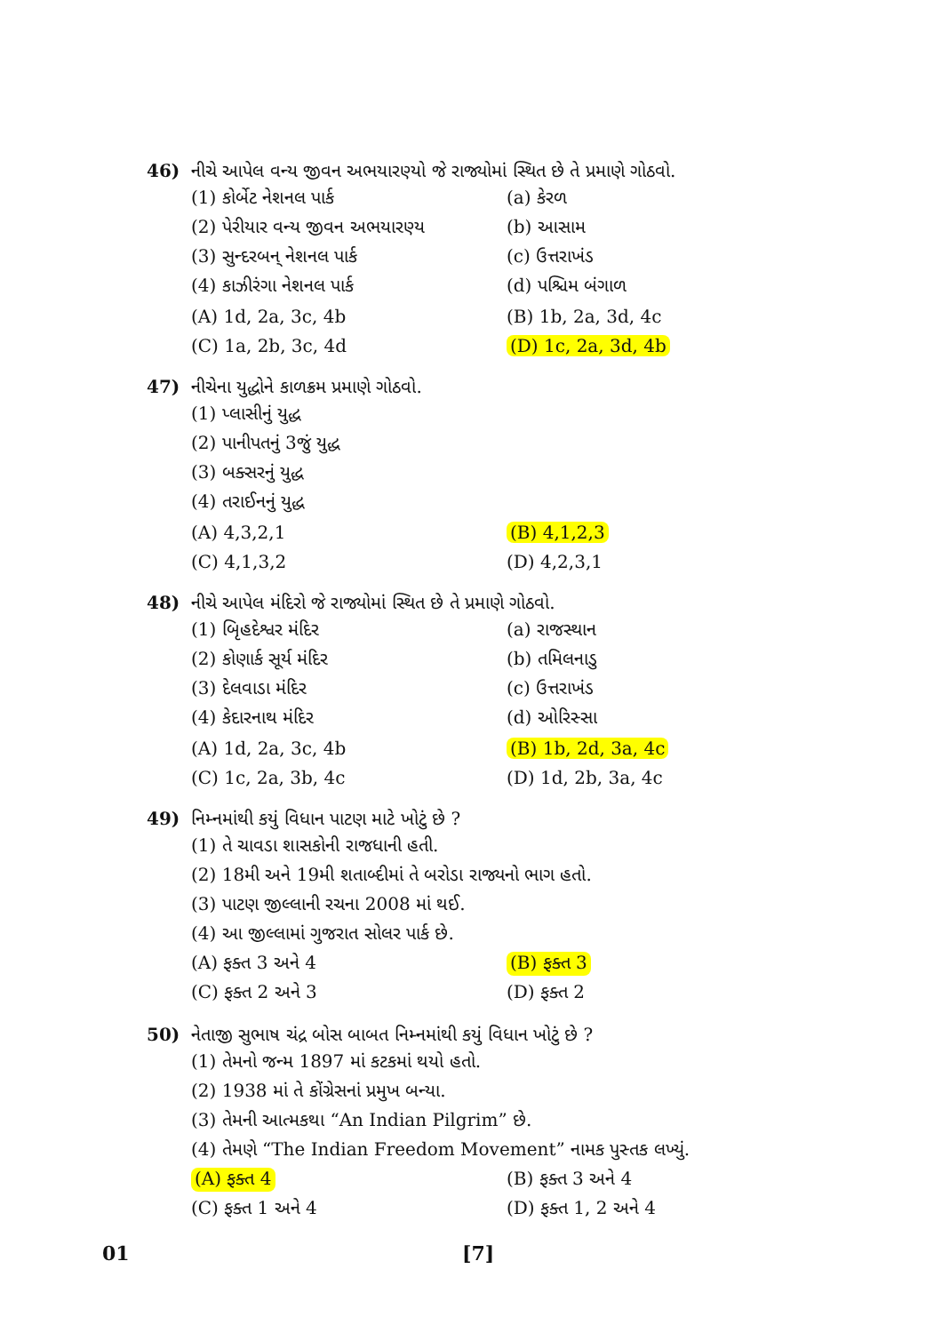46) નીચે આપેલ વન્ય જીવન અભયારણ્યો જે રાજ્યોમાં સ્થિત છે તે પ્રમાણે ગોઠવો.
(1) કોર્બેટ નેશનલ પાર્ક (a) કેરળ
(2) પેરીયાર વન્ય જીવન અભયારણ્ય (b) આસામ
(3) સુન્દરબન્ નેશનલ પાર્ક (c) ઉત્તરાખંડ
(4) કાઝીરંગા નેશનલ પાર્ક (d) પશ્ચિમ બંગાળ
(A) 1d, 2a, 3c, 4b (B) 1b, 2a, 3d, 4c
(C) 1a, 2b, 3c, 4d (D) 1c, 2a, 3d, 4b
47) નીચેના યુદ્ધોને કાળક્રમ પ્રમાણે ગોઠવો.
(1) પ્લાસીનું યુદ્ધ
(2) પાનીપતનું 3જું યુદ્ધ
(3) બક્સરનું યુદ્ધ
(4) તરાઈનનું યુદ્ધ
(A) 4,3,2,1 (B) 4,1,2,3
(C) 4,1,3,2 (D) 4,2,3,1
48) નીચે આપેલ મંદિરો જે રાજ્યોમાં સ્થિત છે તે પ્રમાણે ગોઠવો.
(1) બિૃહદેશ્વર મંદિર (a) રાજસ્થાન
(2) કોણાર્ક સૂર્ય મંદિર (b) તમિલનાડુ
(3) દેલવાડા મંદિર (c) ઉત્તરાખંડ
(4) કેદારનાથ મંદિર (d) ઓરિસ્સા
(A) 1d, 2a, 3c, 4b (B) 1b, 2d, 3a, 4c
(C) 1c, 2a, 3b, 4c (D) 1d, 2b, 3a, 4c
49) નિમ્નમાંથી કયું વિધાન પાટણ માટે ખોટું છે ?
(1) તે ચાવડા શાસકોની રાજધાની હતી.
(2) 18મી અને 19મી શતાબ્દીમાં તે બરોડા રાજ્યનો ભાગ હતો.
(3) પાટણ જીલ્લાની રચના 2008 માં થઈ.
(4) આ જીલ્લામાં ગુજરાત સોલર પાર્ક છે.
(A) ફક્ત 3 અને 4 (B) ફક્ત 3
(C) ફક્ત 2 અને 3 (D) ફક્ત 2
50) નેતાજી સુભાષ ચંદ્ર બોસ બાબત નિમ્નમાંથી કયું વિધાન ખોટું છે ?
(1) તેમનો જન્મ 1897 માં કટકમાં થયો હતો.
(2) 1938 માં તે કોંગ્રેસનાં પ્રમુખ બન્યા.
(3) તેમની આત્મકથા “An Indian Pilgrim” છે.
(4) તેમણે “The Indian Freedom Movement” નામક પુસ્તક લખ્યું.
(A) ફક્ત 4 (B) ફક્ત 3 અને 4
(C) ફક્ત 1 અને 4 (D) ફક્ત 1, 2 અને 4
01 [7]